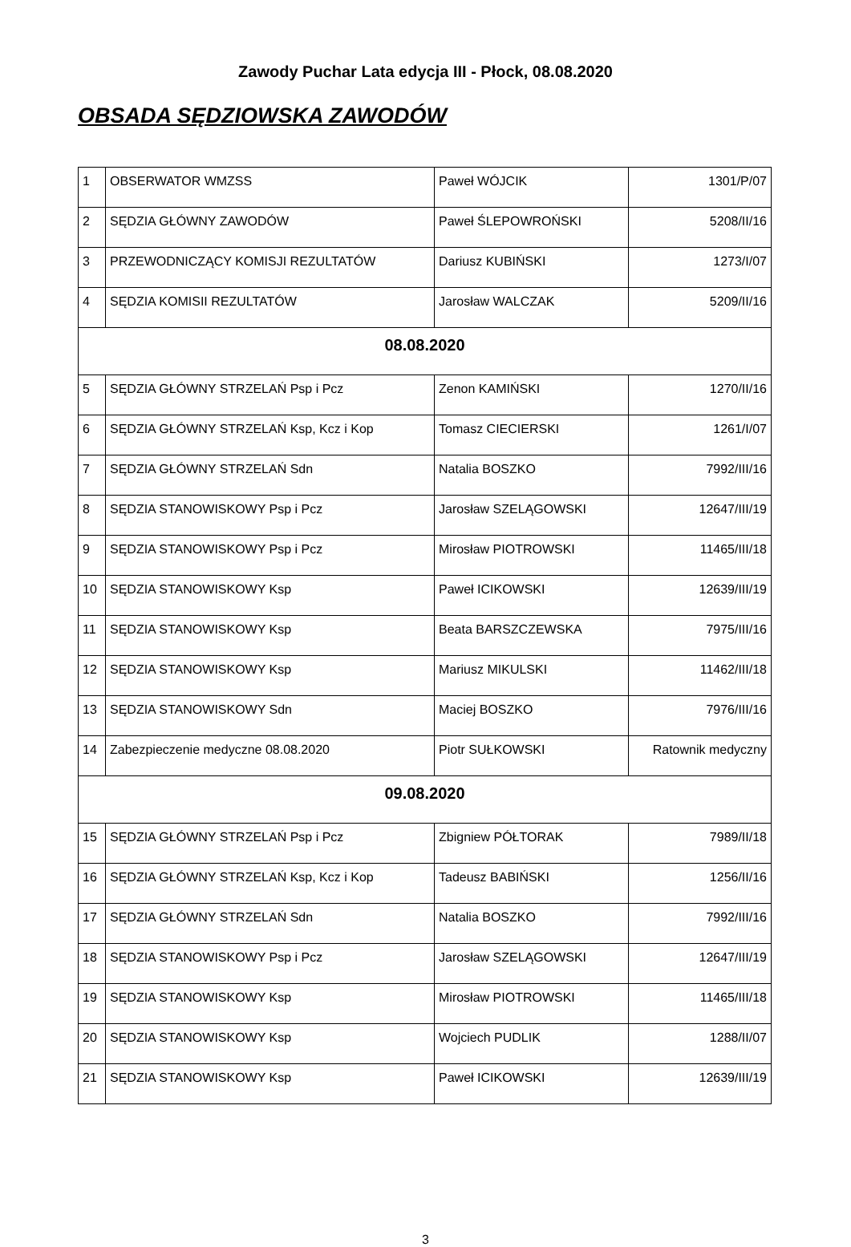Zawody Puchar Lata edycja III - Płock, 08.08.2020
OBSADA SĘDZIOWSKA ZAWODÓW
| 1 | OBSERWATOR WMZSS | Paweł WÓJCIK | 1301/P/07 |
| 2 | SĘDZIA GŁÓWNY ZAWODÓW | Paweł ŚLEPOWROŃSKI | 5208/II/16 |
| 3 | PRZEWODNICZĄCY KOMISJI REZULTATÓW | Dariusz KUBIŃSKI | 1273/I/07 |
| 4 | SĘDZIA KOMISII REZULTATÓW | Jarosław WALCZAK | 5209/II/16 |
| 08.08.2020 | | | |
| 5 | SĘDZIA GŁÓWNY STRZELAŃ Psp i Pcz | Zenon KAMIŃSKI | 1270/II/16 |
| 6 | SĘDZIA GŁÓWNY STRZELAŃ Ksp, Kcz i Kop | Tomasz CIECIERSKI | 1261/I/07 |
| 7 | SĘDZIA GŁÓWNY STRZELAŃ Sdn | Natalia BOSZKO | 7992/III/16 |
| 8 | SĘDZIA STANOWISKOWY Psp i Pcz | Jarosław SZELĄGOWSKI | 12647/III/19 |
| 9 | SĘDZIA STANOWISKOWY Psp i Pcz | Mirosław PIOTROWSKI | 11465/III/18 |
| 10 | SĘDZIA STANOWISKOWY Ksp | Paweł ICIKOWSKI | 12639/III/19 |
| 11 | SĘDZIA STANOWISKOWY Ksp | Beata BARSZCZEWSKA | 7975/III/16 |
| 12 | SĘDZIA STANOWISKOWY Ksp | Mariusz MIKULSKI | 11462/III/18 |
| 13 | SĘDZIA STANOWISKOWY Sdn | Maciej BOSZKO | 7976/III/16 |
| 14 | Zabezpieczenie medyczne 08.08.2020 | Piotr SUŁKOWSKI | Ratownik medyczny |
| 09.08.2020 | | | |
| 15 | SĘDZIA GŁÓWNY STRZELAŃ Psp i Pcz | Zbigniew PÓŁTORAK | 7989/II/18 |
| 16 | SĘDZIA GŁÓWNY STRZELAŃ Ksp, Kcz i Kop | Tadeusz BABIŃSKI | 1256/II/16 |
| 17 | SĘDZIA GŁÓWNY STRZELAŃ Sdn | Natalia BOSZKO | 7992/III/16 |
| 18 | SĘDZIA STANOWISKOWY Psp i Pcz | Jarosław SZELĄGOWSKI | 12647/III/19 |
| 19 | SĘDZIA STANOWISKOWY Ksp | Mirosław PIOTROWSKI | 11465/III/18 |
| 20 | SĘDZIA STANOWISKOWY Ksp | Wojciech PUDLIK | 1288/II/07 |
| 21 | SĘDZIA STANOWISKOWY Ksp | Paweł ICIKOWSKI | 12639/III/19 |
3